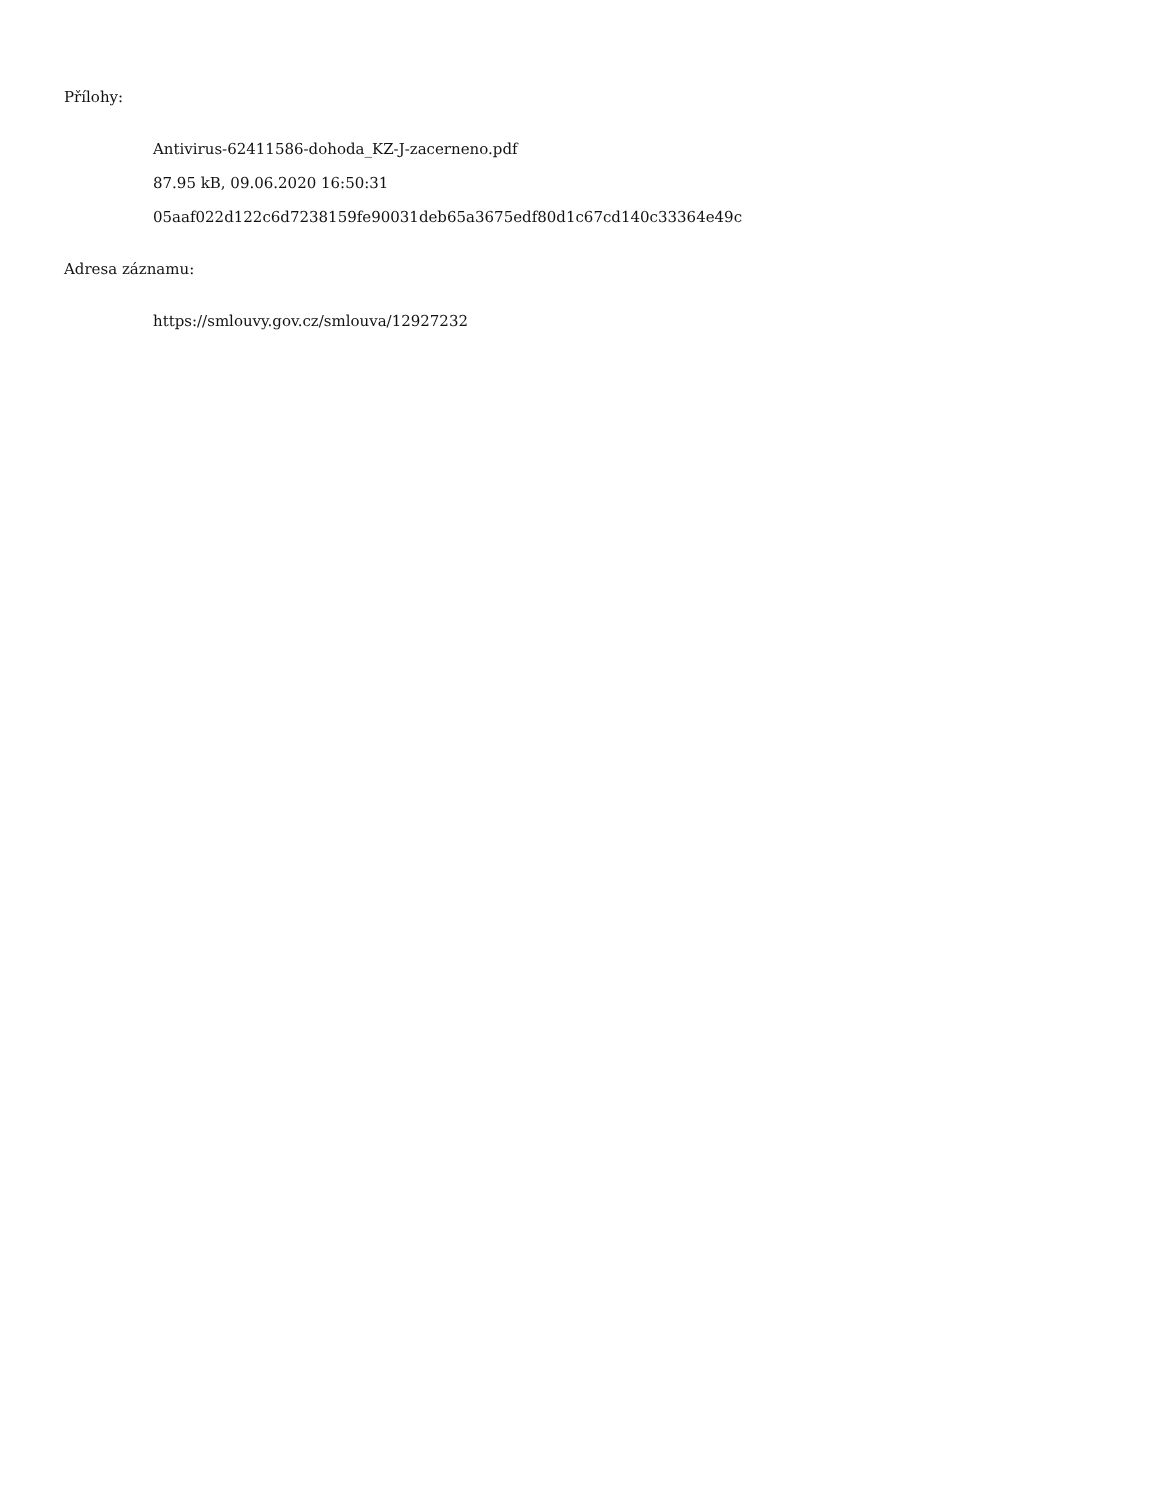Přílohy:
Antivirus-62411586-dohoda_KZ-J-zacerneno.pdf
87.95 kB, 09.06.2020 16:50:31
05aaf022d122c6d7238159fe90031deb65a3675edf80d1c67cd140c33364e49c
Adresa záznamu:
https://smlouvy.gov.cz/smlouva/12927232